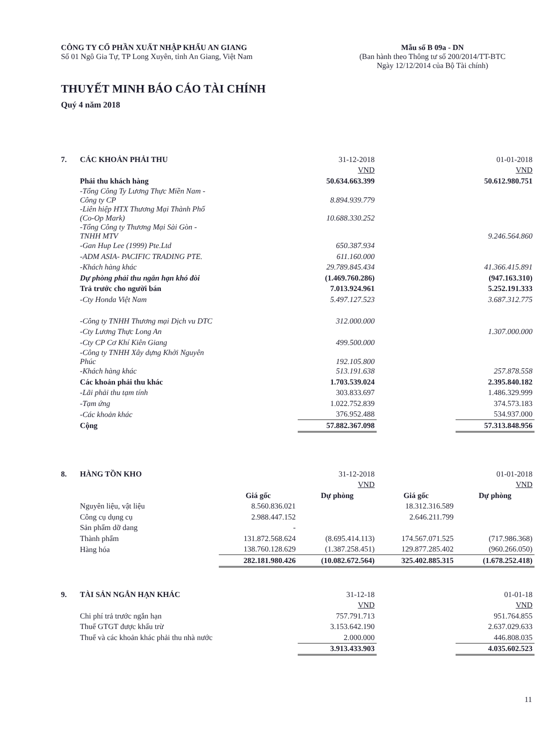CÔNG TY CỔ PHẦN XUẤT NHẬP KHẨU AN GIANG
Số 01 Ngô Gia Tự, TP Long Xuyên, tỉnh An Giang, Việt Nam
Mẫu số B 09a - DN
(Ban hành theo Thông tư số 200/2014/TT-BTC
Ngày 12/12/2014 của Bộ Tài chính)
THUYẾT MINH BÁO CÁO TÀI CHÍNH
Quý 4 năm 2018
| 7. | CÁC KHOẢN PHẢI THU | 31-12-2018 | | 01-01-2018 |
| | | VND | | VND |
| | Phải thu khách hàng | 50.634.663.399 | | 50.612.980.751 |
| | -Tổng Công Ty Lương Thực Miền Nam - Công ty CP | 8.894.939.779 | | |
| | -Liên hiệp HTX Thương Mại Thành Phố (Co-Op Mark) | 10.688.330.252 | | |
| | -Tổng Công ty Thương Mại Sài Gòn - TNHH MTV | | | 9.246.564.860 |
| | -Gan Hup Lee (1999) Pte.Ltd | 650.387.934 | | |
| | -ADM ASIA- PACIFIC TRADING PTE. | 611.160.000 | | |
| | -Khách hàng khác | 29.789.845.434 | | 41.366.415.891 |
| | Dự phòng phải thu ngắn hạn khó đòi | (1.469.760.286) | | (947.163.310) |
| | Trả trước cho người bán | 7.013.924.961 | | 5.252.191.333 |
| | -Cty Honda Việt Nam | 5.497.127.523 | | 3.687.312.775 |
| | -Công ty TNHH Thương mại Dịch vu DTC | 312.000.000 | | |
| | -Cty Lương Thực Long An | | | 1.307.000.000 |
| | -Cty CP Cơ Khí Kiên Giang | 499.500.000 | | |
| | -Công ty TNHH Xây dựng Khởi Nguyên Phúc | 192.105.800 | | |
| | -Khách hàng khác | 513.191.638 | | 257.878.558 |
| | Các khoản phải thu khác | 1.703.539.024 | | 2.395.840.182 |
| | -Lãi phải thu tạm tính | 303.833.697 | | 1.486.329.999 |
| | -Tạm ứng | 1.022.752.839 | | 374.573.183 |
| | -Các khoản khác | 376.952.488 | | 534.937.000 |
| | Cộng | 57.882.367.098 | | 57.313.848.956 |
| 8. | HÀNG TỒN KHO | | 31-12-2018 | | 01-01-2018 |
| | | | VND | | VND |
| | | Giá gốc | Dự phòng | Giá gốc | Dự phòng |
| | Nguyên liệu, vật liệu | 8.560.836.021 | | 18.312.316.589 | |
| | Công cụ dụng cụ | 2.988.447.152 | | 2.646.211.799 | |
| | Sản phẩm dỡ dang | - | | | |
| | Thành phẩm | 131.872.568.624 | (8.695.414.113) | 174.567.071.525 | (717.986.368) |
| | Hàng hóa | 138.760.128.629 | (1.387.258.451) | 129.877.285.402 | (960.266.050) |
| | | 282.181.980.426 | (10.082.672.564) | 325.402.885.315 | (1.678.252.418) |
| 9. | TÀI SẢN NGẮN HẠN KHÁC | 31-12-18 | | 01-01-18 |
| | | VND | | VND |
| | Chi phí trả trước ngắn hạn | 757.791.713 | | 951.764.855 |
| | Thuế GTGT được khấu trừ | 3.153.642.190 | | 2.637.029.633 |
| | Thuế và các khoản khác phải thu nhà nước | 2.000.000 | | 446.808.035 |
| | | 3.913.433.903 | | 4.035.602.523 |
11